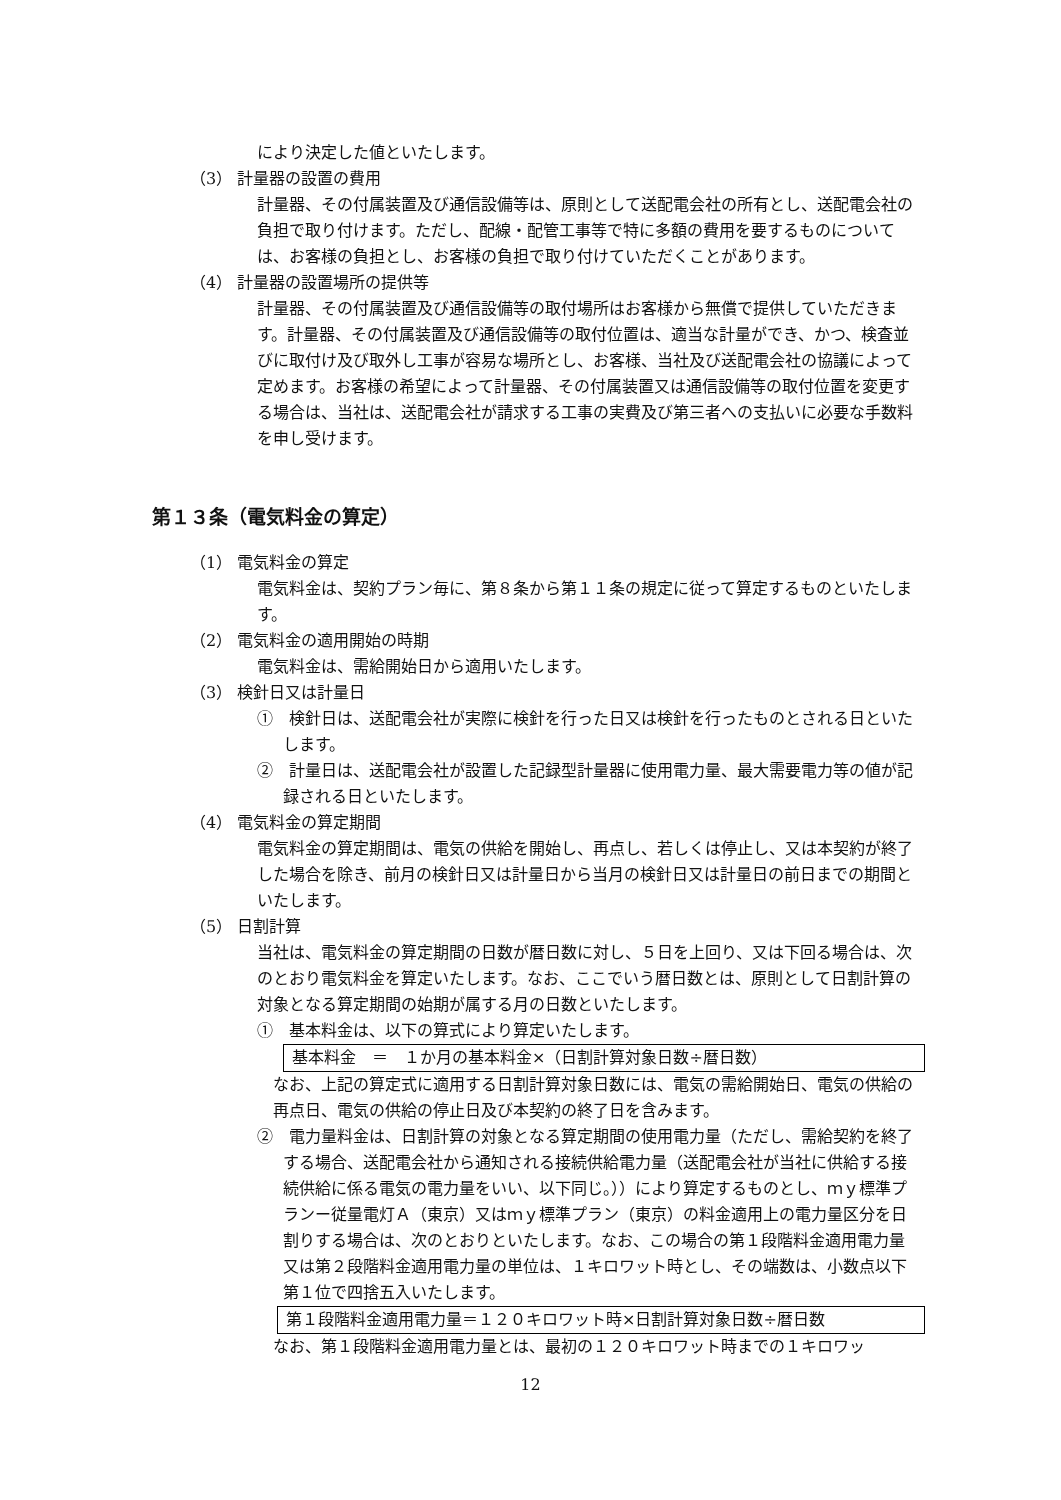により決定した値といたします。
（3） 計量器の設置の費用
計量器、その付属装置及び通信設備等は、原則として送配電会社の所有とし、送配電会社の負担で取り付けます。ただし、配線・配管工事等で特に多額の費用を要するものについては、お客様の負担とし、お客様の負担で取り付けていただくことがあります。
（4） 計量器の設置場所の提供等
計量器、その付属装置及び通信設備等の取付場所はお客様から無償で提供していただきます。計量器、その付属装置及び通信設備等の取付位置は、適当な計量ができ、かつ、検査並びに取付け及び取外し工事が容易な場所とし、お客様、当社及び送配電会社の協議によって定めます。お客様の希望によって計量器、その付属装置又は通信設備等の取付位置を変更する場合は、当社は、送配電会社が請求する工事の実費及び第三者への支払いに必要な手数料を申し受けます。
第１３条（電気料金の算定）
（1） 電気料金の算定
電気料金は、契約プラン毎に、第８条から第１１条の規定に従って算定するものといたします。
（2） 電気料金の適用開始の時期
電気料金は、需給開始日から適用いたします。
（3） 検針日又は計量日
①　検針日は、送配電会社が実際に検針を行った日又は検針を行ったものとされる日といたします。
②　計量日は、送配電会社が設置した記録型計量器に使用電力量、最大需要電力等の値が記録される日といたします。
（4） 電気料金の算定期間
電気料金の算定期間は、電気の供給を開始し、再点し、若しくは停止し、又は本契約が終了した場合を除き、前月の検針日又は計量日から当月の検針日又は計量日の前日までの期間といたします。
（5） 日割計算
当社は、電気料金の算定期間の日数が暦日数に対し、５日を上回り、又は下回る場合は、次のとおり電気料金を算定いたします。なお、ここでいう暦日数とは、原則として日割計算の対象となる算定期間の始期が属する月の日数といたします。
①　基本料金は、以下の算式により算定いたします。
基本料金　＝　１か月の基本料金×（日割計算対象日数÷暦日数）
なお、上記の算定式に適用する日割計算対象日数には、電気の需給開始日、電気の供給の再点日、電気の供給の停止日及び本契約の終了日を含みます。
②　電力量料金は、日割計算の対象となる算定期間の使用電力量（ただし、需給契約を終了する場合、送配電会社から通知される接続供給電力量（送配電会社が当社に供給する接続供給に係る電気の電力量をいい、以下同じ。））により算定するものとし、ｍｙ標準プランー従量電灯Ａ（東京）又はｍｙ標準プラン（東京）の料金適用上の電力量区分を日割りする場合は、次のとおりといたします。なお、この場合の第１段階料金適用電力量又は第２段階料金適用電力量の単位は、１キロワット時とし、その端数は、小数点以下第１位で四捨五入いたします。
第１段階料金適用電力量＝１２０キロワット時×日割計算対象日数÷暦日数
なお、第１段階料金適用電力量とは、最初の１２０キロワット時までの１キロワッ
12